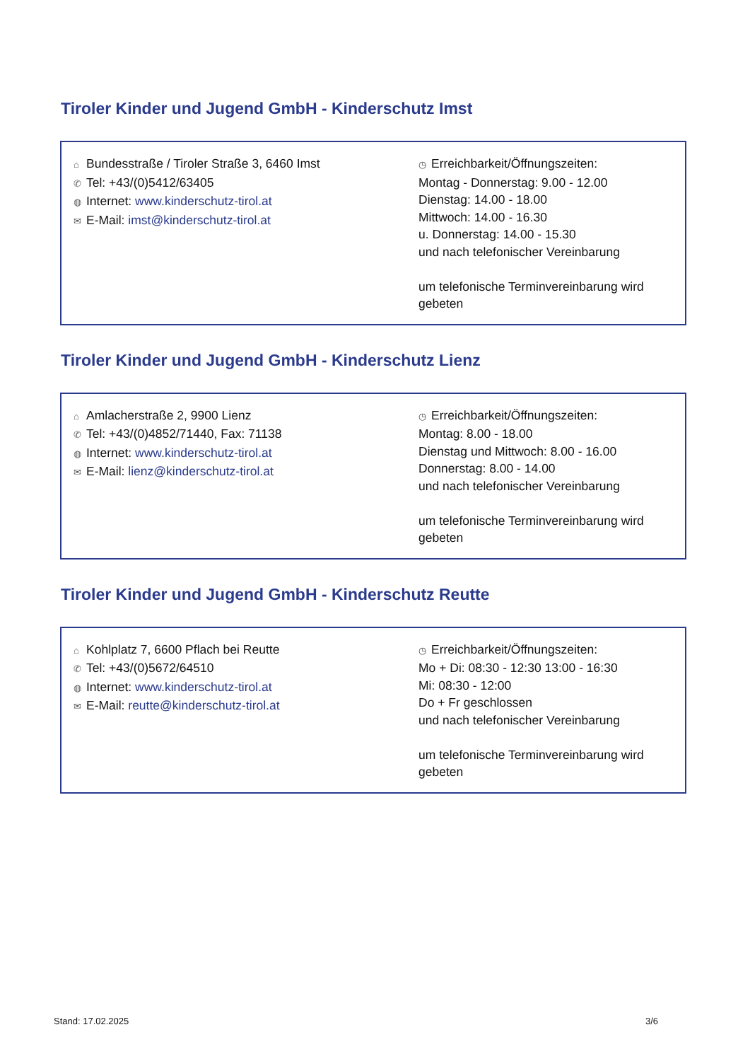Tiroler Kinder und Jugend GmbH - Kinderschutz Imst
⌂ Bundesstraße / Tiroler Straße 3, 6460 Imst
✆ Tel: +43/(0)5412/63405
◍ Internet: www.kinderschutz-tirol.at
✉ E-Mail: imst@kinderschutz-tirol.at
◷ Erreichbarkeit/Öffnungszeiten:
Montag - Donnerstag: 9.00 - 12.00
Dienstag: 14.00 - 18.00
Mittwoch: 14.00 - 16.30
u. Donnerstag: 14.00 - 15.30
und nach telefonischer Vereinbarung
um telefonische Terminvereinbarung wird gebeten
Tiroler Kinder und Jugend GmbH - Kinderschutz Lienz
⌂ Amlacherstraße 2, 9900 Lienz
✆ Tel: +43/(0)4852/71440, Fax: 71138
◍ Internet: www.kinderschutz-tirol.at
✉ E-Mail: lienz@kinderschutz-tirol.at
◷ Erreichbarkeit/Öffnungszeiten:
Montag: 8.00 - 18.00
Dienstag und Mittwoch: 8.00 - 16.00
Donnerstag: 8.00 - 14.00
und nach telefonischer Vereinbarung
um telefonische Terminvereinbarung wird gebeten
Tiroler Kinder und Jugend GmbH - Kinderschutz Reutte
⌂ Kohlplatz 7, 6600 Pflach bei Reutte
✆ Tel: +43/(0)5672/64510
◍ Internet: www.kinderschutz-tirol.at
✉ E-Mail: reutte@kinderschutz-tirol.at
◷ Erreichbarkeit/Öffnungszeiten:
Mo + Di: 08:30 - 12:30 13:00 - 16:30
Mi: 08:30 - 12:00
Do + Fr geschlossen
und nach telefonischer Vereinbarung
um telefonische Terminvereinbarung wird gebeten
Stand: 17.02.2025 3/6